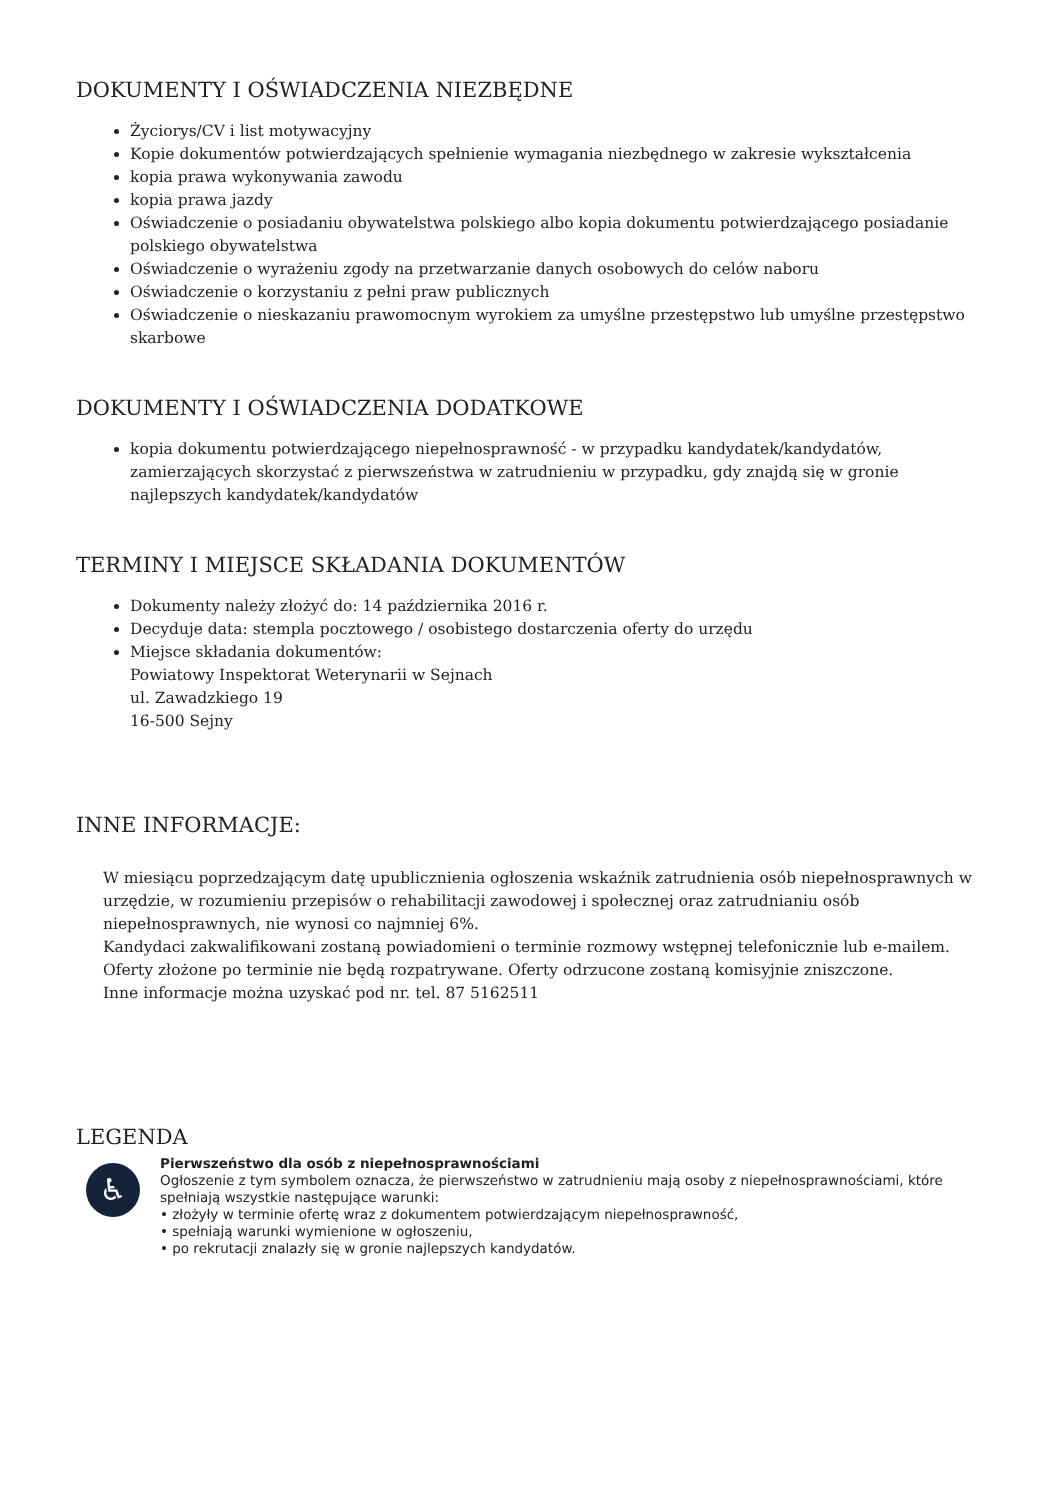DOKUMENTY I OŚWIADCZENIA NIEZBĘDNE
Życiorys/CV i list motywacyjny
Kopie dokumentów potwierdzających spełnienie wymagania niezbędnego w zakresie wykształcenia
kopia prawa wykonywania zawodu
kopia prawa jazdy
Oświadczenie o posiadaniu obywatelstwa polskiego albo kopia dokumentu potwierdzającego posiadanie polskiego obywatelstwa
Oświadczenie o wyrażeniu zgody na przetwarzanie danych osobowych do celów naboru
Oświadczenie o korzystaniu z pełni praw publicznych
Oświadczenie o nieskazaniu prawomocnym wyrokiem za umyślne przestępstwo lub umyślne przestępstwo skarbowe
DOKUMENTY I OŚWIADCZENIA DODATKOWE
kopia dokumentu potwierdzającego niepełnosprawność - w przypadku kandydatek/kandydatów, zamierzających skorzystać z pierwszeństwa w zatrudnieniu w przypadku, gdy znajdą się w gronie najlepszych kandydatek/kandydatów
TERMINY I MIEJSCE SKŁADANIA DOKUMENTÓW
Dokumenty należy złożyć do: 14 października 2016 r.
Decyduje data: stempla pocztowego / osobistego dostarczenia oferty do urzędu
Miejsce składania dokumentów:
Powiatowy Inspektorat Weterynarii w Sejnach
ul. Zawadzkiego 19
16-500 Sejny
INNE INFORMACJE:
W miesiącu poprzedzającym datę upublicznienia ogłoszenia wskaźnik zatrudnienia osób niepełnosprawnych w urzędzie, w rozumieniu przepisów o rehabilitacji zawodowej i społecznej oraz zatrudnianiu osób niepełnosprawnych, nie wynosi co najmniej 6%.
Kandydaci zakwalifikowani zostaną powiadomieni o terminie rozmowy wstępnej telefonicznie lub e-mailem.
Oferty złożone po terminie nie będą rozpatrywane. Oferty odrzucone zostaną komisyjnie zniszczone.
Inne informacje można uzyskać pod nr. tel. 87 5162511
LEGENDA
♿
Pierwszeństwo dla osób z niepełnosprawnościami
Ogłoszenie z tym symbolem oznacza, że pierwszeństwo w zatrudnieniu mają osoby z niepełnosprawnościami, które spełniają wszystkie następujące warunki:
• złożyły w terminie ofertę wraz z dokumentem potwierdzającym niepełnosprawność,
• spełniają warunki wymienione w ogłoszeniu,
• po rekrutacji znalazły się w gronie najlepszych kandydatów.